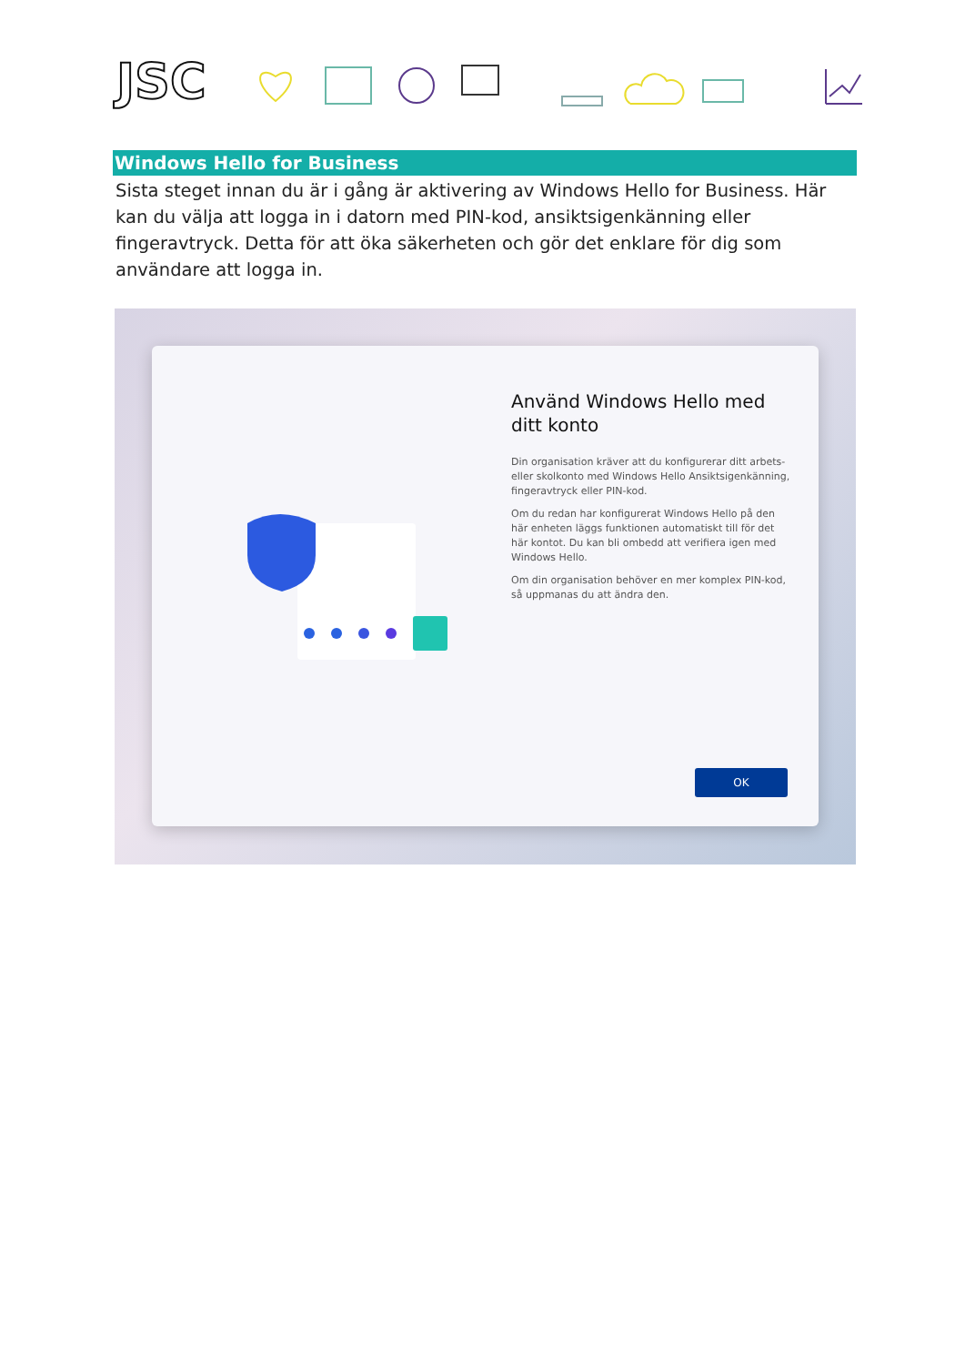JSC
Windows Hello for Business
Sista steget innan du är i gång är aktivering av Windows Hello for Business. Här kan du välja att logga in i datorn med PIN-kod, ansiktsigenkänning eller fingeravtryck. Detta för att öka säkerheten och gör det enklare för dig som användare att logga in.
Använd Windows Hello med ditt konto
Din organisation kräver att du konfigurerar ditt arbets- eller skolkonto med Windows Hello Ansiktsigenkänning, fingeravtryck eller PIN-kod.
Om du redan har konfigurerat Windows Hello på den här enheten läggs funktionen automatiskt till för det här kontot. Du kan bli ombedd att verifiera igen med Windows Hello.
Om din organisation behöver en mer komplex PIN-kod, så uppmanas du att ändra den.
OK